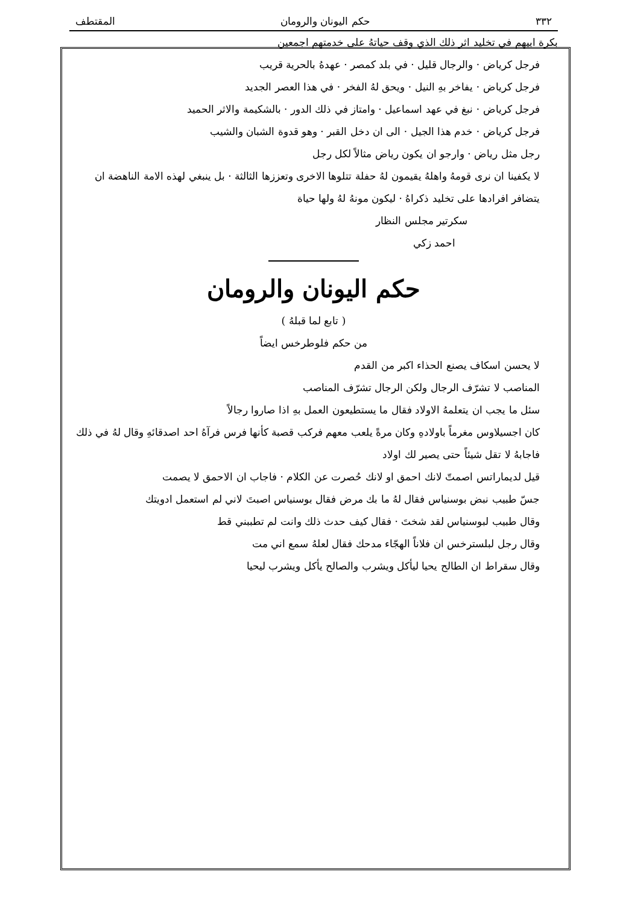٣٣٢ حكم اليونان والرومان المقتطف
بكرة ابيهم في تخليد اثر ذلك الذي وقف حياتهُ على خدمتهم اجمعين
فرجل كرياض · والرجال قليل · في بلد كمصر · عهدهُ بالحرية قريب
فرجل كرياض · يفاخر بهِ النيل · ويحق لهُ الفخر · في هذا العصر الجديد
فرجل كرياض · نبغ في عهد اسماعيل · وامتاز في ذلك الدور · بالشكيمة والاثر الحميد
فرجل كرياض · خدم هذا الجيل · الى ان دخل القبر · وهو قدوة الشبان والشيب
رجل مثل رياض · وارجو ان يكون رياض مثالاً لكل رجل
لا يكفينا ان نرى قومهُ واهلهُ يقيمون لهُ حفلة تتلوها الاخرى وتعززها الثالثة · بل ينبغي لهذه الامة الناهضة ان يتضافر افرادها على تخليد ذكراهُ · ليكون مونهُ لهُ ولها حياة
سكرتير مجلس النظار
احمد زكي
حكم اليونان والرومان
( تابع لما قبلهُ )
من حكم فلوطرخس ايضاً
لا يحسن اسكاف يصنع الحذاء اكبر من القدم
المناصب لا تشرّف الرجال ولكن الرجال تشرّف المناصب
سئل ما يجب ان يتعلمهُ الاولاد فقال ما يستطيعون العمل بهِ اذا صاروا رجالاً
كان اجسيلاوس مغرماً باولادهِ وكان مرةً يلعب معهم فركب قصبة كأنها فرس فرآهُ احد اصدقائهِ وقال لهُ في ذلك فاجابهُ لا تقل شيئاً حتى يصير لك اولاد
قيل لديماراتس اصمتّ لانك احمق او لانك حُصرت عن الكلام · فاجاب ان الاحمق لا يصمت
جسّ طبيب نبض بوسنياس فقال لهُ ما بك مرض فقال بوسنياس اصبتَ لاني لم استعمل ادويتك
وقال طبيب لبوسنياس لقد شختَ · فقال كيف حدث ذلك وانت لم تطببني قط
وقال رجل لبلسترخس ان فلاناً الهجّاء مدحك فقال لعلهُ سمع اني مت
وقال سقراط ان الطالح يحيا ليأكل ويشرب والصالح يأكل ويشرب ليحيا